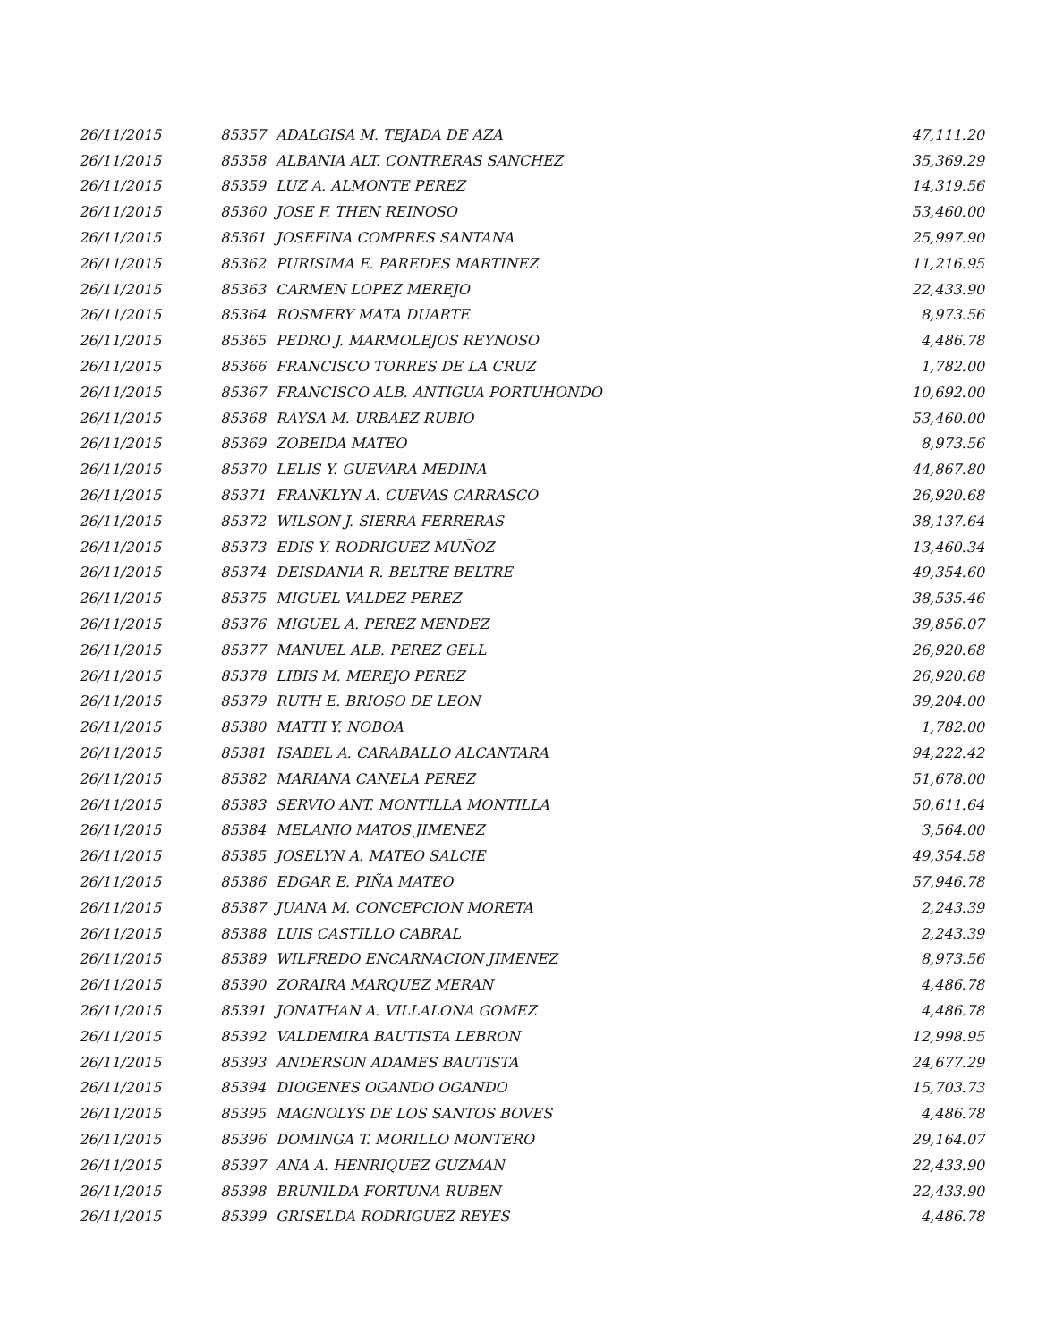| 26/11/2015 | 85357 | ADALGISA M. TEJADA DE AZA | 47,111.20 |
| 26/11/2015 | 85358 | ALBANIA ALT. CONTRERAS SANCHEZ | 35,369.29 |
| 26/11/2015 | 85359 | LUZ A. ALMONTE PEREZ | 14,319.56 |
| 26/11/2015 | 85360 | JOSE F. THEN REINOSO | 53,460.00 |
| 26/11/2015 | 85361 | JOSEFINA COMPRES SANTANA | 25,997.90 |
| 26/11/2015 | 85362 | PURISIMA E. PAREDES MARTINEZ | 11,216.95 |
| 26/11/2015 | 85363 | CARMEN LOPEZ MEREJO | 22,433.90 |
| 26/11/2015 | 85364 | ROSMERY MATA DUARTE | 8,973.56 |
| 26/11/2015 | 85365 | PEDRO J. MARMOLEJOS REYNOSO | 4,486.78 |
| 26/11/2015 | 85366 | FRANCISCO TORRES DE LA CRUZ | 1,782.00 |
| 26/11/2015 | 85367 | FRANCISCO ALB. ANTIGUA PORTUHONDO | 10,692.00 |
| 26/11/2015 | 85368 | RAYSA M. URBAEZ RUBIO | 53,460.00 |
| 26/11/2015 | 85369 | ZOBEIDA MATEO | 8,973.56 |
| 26/11/2015 | 85370 | LELIS Y. GUEVARA MEDINA | 44,867.80 |
| 26/11/2015 | 85371 | FRANKLYN A. CUEVAS CARRASCO | 26,920.68 |
| 26/11/2015 | 85372 | WILSON J. SIERRA FERRERAS | 38,137.64 |
| 26/11/2015 | 85373 | EDIS Y. RODRIGUEZ MUÑOZ | 13,460.34 |
| 26/11/2015 | 85374 | DEISDANIA R. BELTRE BELTRE | 49,354.60 |
| 26/11/2015 | 85375 | MIGUEL VALDEZ PEREZ | 38,535.46 |
| 26/11/2015 | 85376 | MIGUEL A. PEREZ MENDEZ | 39,856.07 |
| 26/11/2015 | 85377 | MANUEL ALB. PEREZ GELL | 26,920.68 |
| 26/11/2015 | 85378 | LIBIS M. MEREJO PEREZ | 26,920.68 |
| 26/11/2015 | 85379 | RUTH E. BRIOSO DE LEON | 39,204.00 |
| 26/11/2015 | 85380 | MATTI Y. NOBOA | 1,782.00 |
| 26/11/2015 | 85381 | ISABEL A. CARABALLO ALCANTARA | 94,222.42 |
| 26/11/2015 | 85382 | MARIANA CANELA PEREZ | 51,678.00 |
| 26/11/2015 | 85383 | SERVIO ANT. MONTILLA MONTILLA | 50,611.64 |
| 26/11/2015 | 85384 | MELANIO MATOS JIMENEZ | 3,564.00 |
| 26/11/2015 | 85385 | JOSELYN A. MATEO SALCIE | 49,354.58 |
| 26/11/2015 | 85386 | EDGAR E. PIÑA MATEO | 57,946.78 |
| 26/11/2015 | 85387 | JUANA M. CONCEPCION MORETA | 2,243.39 |
| 26/11/2015 | 85388 | LUIS CASTILLO CABRAL | 2,243.39 |
| 26/11/2015 | 85389 | WILFREDO ENCARNACION JIMENEZ | 8,973.56 |
| 26/11/2015 | 85390 | ZORAIRA MARQUEZ MERAN | 4,486.78 |
| 26/11/2015 | 85391 | JONATHAN A. VILLALONA GOMEZ | 4,486.78 |
| 26/11/2015 | 85392 | VALDEMIRA BAUTISTA LEBRON | 12,998.95 |
| 26/11/2015 | 85393 | ANDERSON ADAMES BAUTISTA | 24,677.29 |
| 26/11/2015 | 85394 | DIOGENES OGANDO OGANDO | 15,703.73 |
| 26/11/2015 | 85395 | MAGNOLYS DE LOS SANTOS BOVES | 4,486.78 |
| 26/11/2015 | 85396 | DOMINGA T. MORILLO MONTERO | 29,164.07 |
| 26/11/2015 | 85397 | ANA A. HENRIQUEZ GUZMAN | 22,433.90 |
| 26/11/2015 | 85398 | BRUNILDA FORTUNA RUBEN | 22,433.90 |
| 26/11/2015 | 85399 | GRISELDA RODRIGUEZ REYES | 4,486.78 |